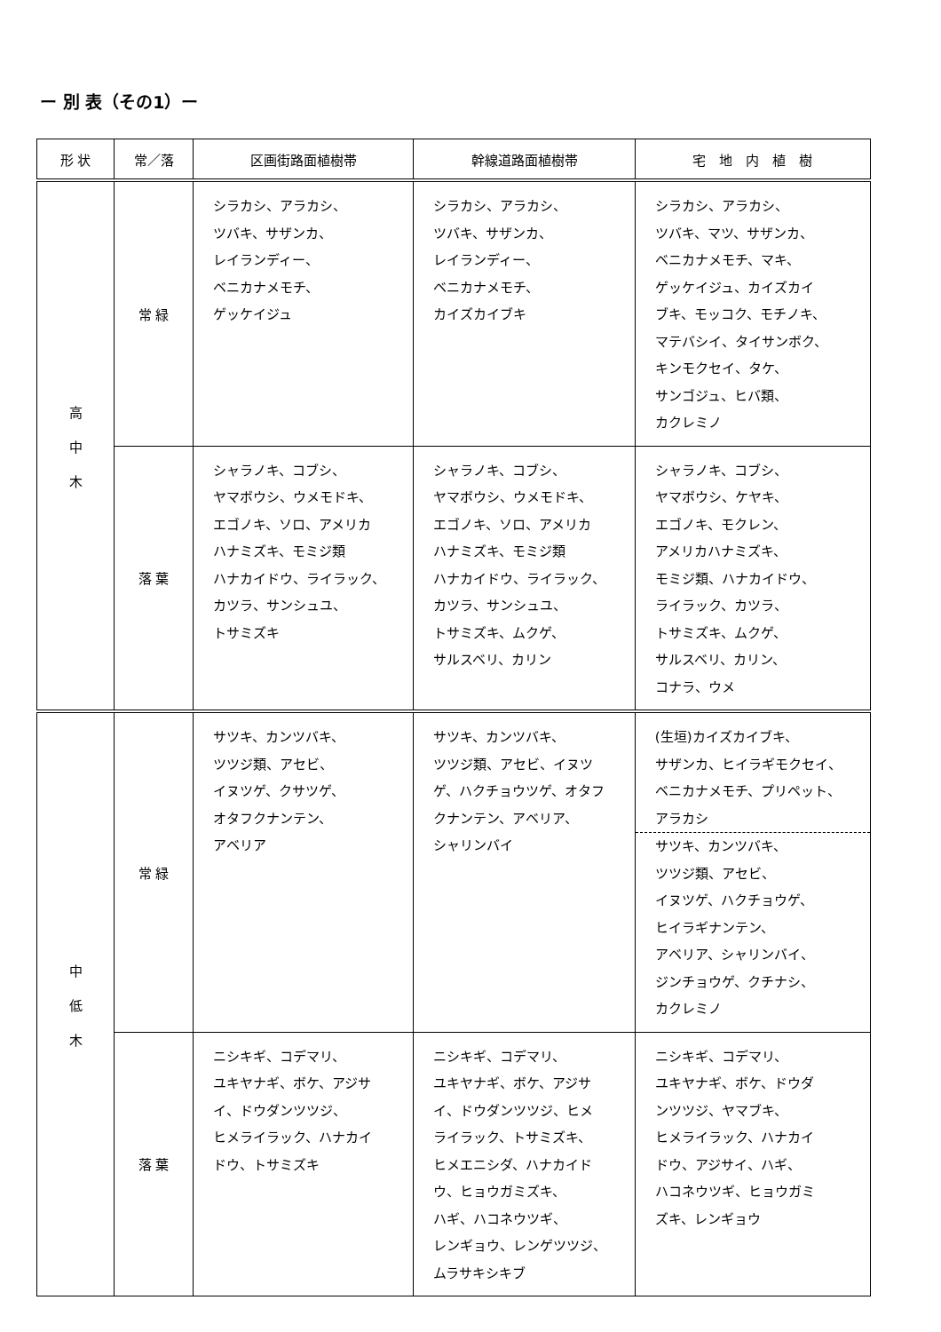ー 別 表（その1）ー
| 形 状 | 常／落 | 区画街路面植樹帯 | 幹線道路面植樹帯 | 宅 地 内 植 樹 |
| --- | --- | --- | --- | --- |
| 高 中 木 | 常 緑 | シラカシ、アラカシ、 ツバキ、サザンカ、 レイランディー、 ベニカナメモチ、 ゲッケイジュ | シラカシ、アラカシ、 ツバキ、サザンカ、 レイランディー、 ベニカナメモチ、 カイズカイブキ | シラカシ、アラカシ、 ツバキ、マツ、サザンカ、 ベニカナメモチ、マキ、 ゲッケイジュ、カイズカイ ブキ、モッコク、モチノキ、 マテバシイ、タイサンボク、 キンモクセイ、タケ、 サンゴジュ、ヒバ類、 カクレミノ |
| | 落 葉 | シャラノキ、コブシ、 ヤマボウシ、ウメモドキ、 エゴノキ、ソロ、アメリカ ハナミズキ、モミジ類 ハナカイドウ、ライラック、 カツラ、サンシュユ、 トサミズキ | シャラノキ、コブシ、 ヤマボウシ、ウメモドキ、 エゴノキ、ソロ、アメリカ ハナミズキ、モミジ類 ハナカイドウ、ライラック、 カツラ、サンシュユ、 トサミズキ、ムクゲ、 サルスベリ、カリン | シャラノキ、コブシ、 ヤマボウシ、ケヤキ、 エゴノキ、モクレン、 アメリカハナミズキ、 モミジ類、ハナカイドウ、 ライラック、カツラ、 トサミズキ、ムクゲ、 サルスベリ、カリン、 コナラ、ウメ |
| 中 低 木 | 常 緑 | サツキ、カンツバキ、 ツツジ類、アセビ、 イヌツゲ、クサツゲ、 オタフクナンテン、 アベリア | サツキ、カンツバキ、 ツツジ類、アセビ、イヌツ ゲ、ハクチョウツゲ、オタフ クナンテン、アベリア、 シャリンバイ | (生垣)カイズカイブキ、 サザンカ、ヒイラギモクセイ、 ベニカナメモチ、プリペット、 アラカシ サツキ、カンツバキ、 ツツジ類、アセビ、 イヌツゲ、ハクチョウゲ、 ヒイラギナンテン、 アベリア、シャリンバイ、 ジンチョウゲ、クチナシ、 カクレミノ |
| | 落 葉 | ニシキギ、コデマリ、 ユキヤナギ、ボケ、アジサ イ、ドウダンツツジ、 ヒメライラック、ハナカイ ドウ、トサミズキ | ニシキギ、コデマリ、 ユキヤナギ、ボケ、アジサ イ、ドウダンツツジ、ヒメ ライラック、トサミズキ、 ヒメエニシダ、ハナカイド ウ、ヒョウガミズキ、 ハギ、ハコネウツギ、 レンギョウ、レンゲツツジ、 ムラサキシキブ | ニシキギ、コデマリ、 ユキヤナギ、ボケ、ドウダ ンツツジ、ヤマブキ、 ヒメライラック、ハナカイ ドウ、アジサイ、ハギ、 ハコネウツギ、ヒョウガミ ズキ、レンギョウ |